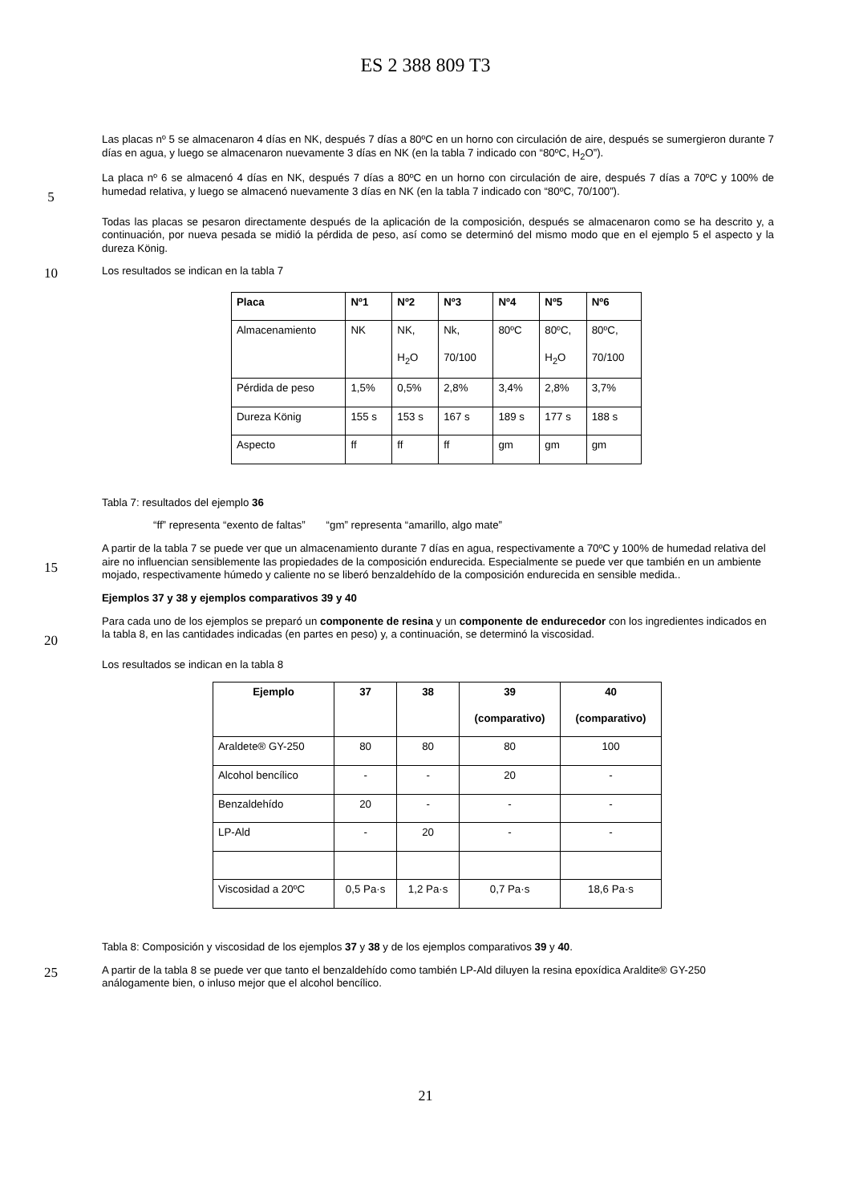ES 2 388 809 T3
Las placas nº 5 se almacenaron 4 días en NK, después 7 días a 80ºC en un horno con circulación de aire, después se sumergieron durante 7 días en agua, y luego se almacenaron nuevamente 3 días en NK (en la tabla 7 indicado con “80ºC, H<sub>2</sub>O”).
5
La placa nº 6 se almacenó 4 días en NK, después 7 días a 80ºC en un horno con circulación de aire, después 7 días a 70ºC y 100% de humedad relativa, y luego se almacenó nuevamente 3 días en NK (en la tabla 7 indicado con “80ºC, 70/100”).
Todas las placas se pesaron directamente después de la aplicación de la composición, después se almacenaron como se ha descrito y, a continuación, por nueva pesada se midió la pérdida de peso, así como se determinó del mismo modo que en el ejemplo 5 el aspecto y la dureza König.
10
Los resultados se indican en la tabla 7
| Placa | Nº1 | Nº2 | Nº3 | Nº4 | Nº5 | Nº6 |
| --- | --- | --- | --- | --- | --- | --- |
| Almacenamiento | NK | NK, H<sub>2</sub>O | Nk, 70/100 | 80ºC | 80ºC, H<sub>2</sub>O | 80ºC, 70/100 |
| Pérdida de peso | 1,5% | 0,5% | 2,8% | 3,4% | 2,8% | 3,7% |
| Dureza König | 155 s | 153 s | 167 s | 189 s | 177 s | 188 s |
| Aspecto | ff | ff | ff | gm | gm | gm |
Tabla 7: resultados del ejemplo 36
“ff” representa “exento de faltas” “gm” representa “amarillo, algo mate”
15
A partir de la tabla 7 se puede ver que un almacenamiento durante 7 días en agua, respectivamente a 70ºC y 100% de humedad relativa del aire no influencian sensiblemente las propiedades de la composición endurecida. Especialmente se puede ver que también en un ambiente mojado, respectivamente húmedo y caliente no se liberó benzaldehído de la composición endurecida en sensible medida..
Ejemplos 37 y 38 y ejemplos comparativos 39 y 40
20
Para cada uno de los ejemplos se preparó un componente de resina y un componente de endurecedor con los ingredientes indicados en la tabla 8, en las cantidades indicadas (en partes en peso) y, a continuación, se determinó la viscosidad.
Los resultados se indican en la tabla 8
| Ejemplo | 37 | 38 | 39 (comparativo) | 40 (comparativo) |
| --- | --- | --- | --- | --- |
| Araldete® GY-250 | 80 | 80 | 80 | 100 |
| Alcohol bencílico | - | - | 20 | - |
| Benzaldehído | 20 | - | - | - |
| LP-Ald | - | 20 | - | - |
| Viscosidad a 20ºC | 0,5 Pa·s | 1,2 Pa·s | 0,7 Pa·s | 18,6 Pa·s |
Tabla 8: Composición y viscosidad de los ejemplos 37 y 38 y de los ejemplos comparativos 39 y 40.
25
A partir de la tabla 8 se puede ver que tanto el benzaldehído como también LP-Ald diluyen la resina epoxídica Araldite® GY-250 análogamente bien, o inluso mejor que el alcohol bencílico.
21